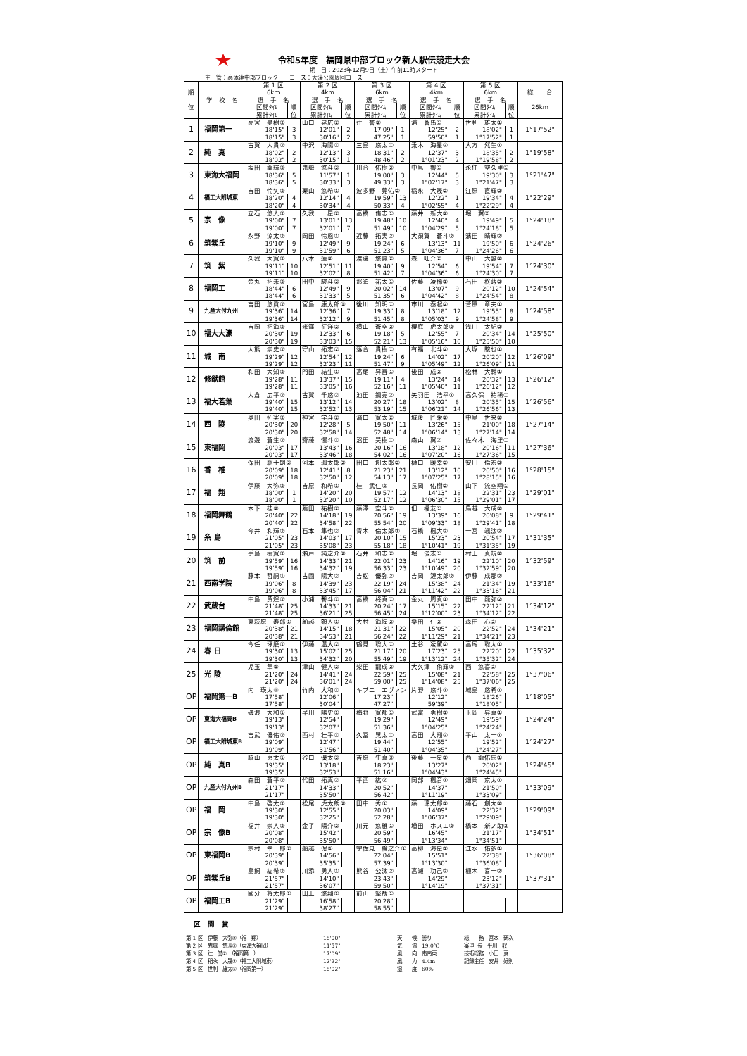令和5年度　福岡県中部ブロック新人駅伝競走大会
期　日：2023年12月9日（土）午前11時スタート
主　管：高体連中部ブロック　　コース：大濠公園周回コース
| 順 位 | 学 校 名 | 第 1 区 6km | | 第 2 区 4km | | 第 3 区 6km | | 第 4 区 4km | | 第 5 区 6km | | 総 合 26km |
| --- | --- | --- | --- | --- | --- | --- | --- | --- | --- | --- | --- | --- |
| | | 選 手 名 | | 選 手 名 | | 選 手 名 | | 選 手 名 | | 選 手 名 | | |
| | | 区間ﾀｲﾑ | 順 | 区間ﾀｲﾑ | 順 | 区間ﾀｲﾑ | 順 | 区間ﾀｲﾑ | 順 | 区間ﾀｲﾑ | 順 | |
| | | 累計ﾀｲﾑ | 位 | 累計ﾀｲﾑ | 位 | 累計ﾀｲﾑ | 位 | 累計ﾀｲﾑ | 位 | 累計ﾀｲﾑ | 位 | |
| 1 | 福岡第一 | 高宮 昊樹② | | 山口 晃広② | | 辻 誉② | | 浦 蒼馬① | | 世利 雄太① | | 1°17'52" |
| | | 18'15" | 3 | 12'01" | 2 | 17'09" | 1 | 12'25" | 2 | 18'02" | 1 | |
| | | 18'15" | 3 | 30'16" | 2 | 47'25" | 1 | 59'50" | 1 | 1°17'52" | 1 | |
| 2 | 純 真 | 古賀 大貴② | | 中沢 海陽① | | 三島 悠太① | | 乗木 海星② | | 大方 然生① | | 1°19'58" |
| | | 18'02" | 2 | 12'13" | 3 | 18'31" | 2 | 12'37" | 3 | 18'35" | 2 | |
| | | 18'02" | 2 | 30'15" | 1 | 48'46" | 2 | 1°01'23" | 2 | 1°19'58" | 2 | |
| 3 | 東海大福岡 | 坂田 龍輝② | | 鬼嶽 悠斗② | | 川合 佑樹② | | 中島 響① | | 永住 空久里① | | 1°21'47" |
| | | 18'36" | 5 | 11'57" | 1 | 19'00" | 3 | 12'44" | 5 | 19'30" | 3 | |
| | | 18'36" | 5 | 30'33" | 3 | 49'33" | 3 | 1°02'17" | 3 | 1°21'47" | 3 | |
| 4 | 福工大附城東 | 吉田 怜矢② | | 栗山 悠希① | | 波多野 莞佑② | | 稲永 大晟② | | 江原 直輝② | | 1°22'29" |
| | | 18'20" | 4 | 12'14" | 4 | 19'59" | 13 | 12'22" | 1 | 19'34" | 4 | |
| | | 18'20" | 4 | 30'34" | 4 | 50'33" | 4 | 1°02'55" | 4 | 1°22'29" | 4 | |
| 5 | 宗 像 | 立石 悠人② | | 久我 一星② | | 高橋 侑志① | | 藤井 新大② | | 堀 翼② | | 1°24'18" |
| | | 19'00" | 7 | 13'01" | 13 | 19'48" | 10 | 12'40" | 4 | 19'49" | 5 | |
| | | 19'00" | 7 | 32'01" | 7 | 51'49" | 10 | 1°04'29" | 5 | 1°24'18" | 5 | |
| 6 | 筑紫丘 | 永野 涼太② | | 岡田 怜恩① | | 近藤 拓実② | | 大須賀 蒼斗② | | 濱田 晴輝② | | 1°24'26" |
| | | 19'10" | 9 | 12'49" | 9 | 19'24" | 6 | 13'13" | 11 | 19'50" | 6 | |
| | | 19'10" | 9 | 31'59" | 6 | 51'23" | 5 | 1°04'36" | 7 | 1°24'26" | 6 | |
| 7 | 筑 紫 | 久我 大寛② | | 八木 蓮② | | 渡邊 悠識② | | 森 旺介② | | 中山 大誠② | | 1°24'30" |
| | | 19'11" | 10 | 12'51" | 11 | 19'40" | 9 | 12'54" | 6 | 19'54" | 7 | |
| | | 19'11" | 10 | 32'02" | 8 | 51'42" | 7 | 1°04'36" | 6 | 1°24'30" | 7 | |
| 8 | 福岡工 | 金丸 拓未② | | 田中 駿斗② | | 那須 祐太① | | 佐藤 凌稀① | | 石田 柊蒔② | | 1°24'54" |
| | | 18'44" | 6 | 12'49" | 9 | 20'02" | 14 | 13'07" | 9 | 20'12" | 10 | |
| | | 18'44" | 6 | 31'33" | 5 | 51'35" | 6 | 1°04'42" | 8 | 1°24'54" | 8 | |
| 9 | 九産大付九州 | 吉田 悠眞② | | 宮島 康太郎① | | 後川 知明① | | 市川 泰起② | | 菅原 章夫① | | 1°24'58" |
| | | 19'36" | 14 | 12'36" | 7 | 19'33" | 8 | 13'18" | 12 | 19'55" | 8 | |
| | | 19'36" | 14 | 32'12" | 9 | 51'45" | 8 | 1°05'03" | 9 | 1°24'58" | 9 | |
| 10 | 福大大濠 | 吉岡 拓海② | | 米澤 征洋② | | 横山 蒼空② | | 櫻庭 虎太郎② | | 浅川 太紀② | | 1°25'50" |
| | | 20'30" | 19 | 12'33" | 6 | 19'18" | 5 | 12'55" | 7 | 20'34" | 14 | |
| | | 20'30" | 19 | 33'03" | 15 | 52'21" | 13 | 1°05'16" | 10 | 1°25'50" | 10 | |
| 11 | 城 南 | 大熊 崇史② | | 守山 拓志② | | 落合 貴樹① | | 有福 北斗② | | 大塚 駿也① | | 1°26'09" |
| | | 19'29" | 12 | 12'54" | 12 | 19'24" | 6 | 14'02" | 17 | 20'20" | 12 | |
| | | 19'29" | 12 | 32'23" | 11 | 51'47" | 9 | 1°05'49" | 12 | 1°26'09" | 11 | |
| 12 | 修猷館 | 和田 大知② | | 門田 結生① | | 高尾 昇吾① | | 後田 成② | | 松林 大輔① | | 1°26'12" |
| | | 19'28" | 11 | 13'37" | 15 | 19'11" | 4 | 13'24" | 14 | 20'32" | 13 | |
| | | 19'28" | 11 | 33'05" | 16 | 52'16" | 11 | 1°05'40" | 11 | 1°26'12" | 12 | |
| 13 | 福大若葉 | 大倉 広平② | | 古賀 千悠② | | 池田 鋼亮② | | 矢羽田 浩平① | | 高久保 祐稀① | | 1°26'56" |
| | | 19'40" | 15 | 13'12" | 14 | 20'27" | 18 | 13'02" | 8 | 20'35" | 15 | |
| | | 19'40" | 15 | 32'52" | 13 | 53'19" | 15 | 1°06'21" | 14 | 1°26'56" | 13 | |
| 14 | 西 陵 | 奥田 拓実② | | 神宮 学斗② | | 濱口 寛太② | | 城後 匠栄② | | 中島 世来② | | 1°27'14" |
| | | 20'30" | 20 | 12'28" | 5 | 19'50" | 11 | 13'26" | 15 | 21'00" | 18 | |
| | | 20'30" | 20 | 32'58" | 14 | 52'48" | 14 | 1°06'14" | 13 | 1°27'14" | 14 | |
| 15 | 東福岡 | 渡邊 蒼生② | | 齋藤 惺斗① | | 沼田 昊樹① | | 森山 翼② | | 佐々木 海里① | | 1°27'36" |
| | | 20'03" | 17 | 13'43" | 16 | 20'16" | 16 | 13'18" | 12 | 20'16" | 11 | |
| | | 20'03" | 17 | 33'46" | 18 | 54'02" | 16 | 1°07'20" | 16 | 1°27'36" | 15 | |
| 16 | 香 椎 | 保田 聡士朗② | | 河本 珈太郎② | | 田口 創太郎② | | 樋口 暖幸② | | 安川 倫宏② | | 1°28'15" |
| | | 20'09" | 18 | 12'41" | 8 | 21'23" | 21 | 13'12" | 10 | 20'50" | 16 | |
| | | 20'09" | 18 | 32'50" | 12 | 54'13" | 17 | 1°07'25" | 17 | 1°28'15" | 16 | |
| 17 | 福 翔 | 伊藤 大弥② | | 吉原 和希① | | 桂 武仁② | | 長岡 佑樹② | | 山下 流空翔① | | 1°29'01" |
| | | 18'00" | 1 | 14'20" | 20 | 19'57" | 12 | 14'13" | 18 | 22'31" | 23 | |
| | | 18'00" | 1 | 32'20" | 10 | 52'17" | 12 | 1°06'30" | 15 | 1°29'01" | 17 | |
| 18 | 福岡舞鶴 | 木下 桂② | | 薦田 祐樹② | | 藤澤 空斗② | | 佃 櫂友① | | 鳥越 大成② | | 1°29'41" |
| | | 20'40" | 22 | 14'18" | 19 | 20'56" | 19 | 13'39" | 16 | 20'08" | 9 | |
| | | 20'40" | 22 | 34'58" | 22 | 55'54" | 20 | 1°09'33" | 18 | 1°29'41" | 18 | |
| 19 | 糸 島 | 今井 和輝② | | 石本 隼也② | | 青木 倫太郎① | | 石橋 楓大② | | 一宮 颯汰② | | 1°31'35" |
| | | 21'05" | 23 | 14'03" | 17 | 20'10" | 15 | 15'23" | 23 | 20'54" | 17 | |
| | | 21'05" | 23 | 35'08" | 23 | 55'18" | 18 | 1°10'41" | 19 | 1°31'35" | 19 | |
| 20 | 筑 前 | 手島 樹寛② | | 瀬戸 純之介② | | 石井 和志② | | 堀 俊志① | | 村上 真規② | | 1°32'59" |
| | | 19'59" | 16 | 14'33" | 21 | 22'01" | 23 | 14'16" | 19 | 22'10" | 20 | |
| | | 19'59" | 16 | 34'32" | 19 | 56'33" | 23 | 1°10'49" | 20 | 1°32'59" | 20 | |
| 21 | 西南学院 | 藤本 哲嗣① | | 古園 陽大② | | 吉松 優弥② | | 吉岡 漣太郎② | | 伊藤 成那② | | 1°33'16" |
| | | 19'06" | 8 | 14'39" | 23 | 22'19" | 24 | 15'38" | 24 | 21'34" | 19 | |
| | | 19'06" | 8 | 33'45" | 17 | 56'04" | 21 | 1°11'42" | 22 | 1°33'16" | 21 | |
| 22 | 武蔵台 | 中島 黄煌② | | 小浦 馨斗① | | 髙橋 柊真① | | 金丸 周真① | | 田中 龍弥② | | 1°34'12" |
| | | 21'48" | 25 | 14'33" | 21 | 20'24" | 17 | 15'15" | 22 | 22'12" | 21 | |
| | | 21'48" | 25 | 36'21" | 25 | 56'45" | 24 | 1°12'00" | 23 | 1°34'12" | 22 | |
| 23 | 福岡講倫館 | 東萩原 寿郎① | | 船越 顕人① | | 大村 海惺② | | 桑田 仁② | | 森田 心② | | 1°34'21" |
| | | 20'38" | 21 | 14'15" | 18 | 21'31" | 22 | 15'05" | 20 | 22'52" | 24 | |
| | | 20'38" | 21 | 34'53" | 21 | 56'24" | 22 | 1°11'29" | 21 | 1°34'21" | 23 | |
| 24 | 春 日 | 今任 琢磨① | | 伊藤 温大② | | 鶴見 聡大① | | 土谷 凌駕② | | 高尾 聡太① | | 1°35'32" |
| | | 19'30" | 13 | 15'02" | 25 | 21'17" | 20 | 17'23" | 25 | 22'20" | 22 | |
| | | 19'30" | 13 | 34'32" | 20 | 55'49" | 19 | 1°13'12" | 24 | 1°35'32" | 24 | |
| 25 | 光 陵 | 児玉 隼① | | 津山 健人② | | 柴田 龍成② | | 大久津 侑輝② | | 西 悠喜② | | 1°37'06" |
| | | 21'20" | 24 | 14'41" | 24 | 22'59" | 25 | 15'08" | 21 | 22'58" | 25 | |
| | | 21'20" | 24 | 36'01" | 24 | 59'00" | 25 | 1°14'08" | 25 | 1°37'06" | 25 | |
| OP | 福岡第一B | 内 瑛太① | | 竹内 大和① | | キブニ エヴァン | | 片野 悠斗① | | 城島 悠希① | | 1°18'05" |
| | | 17'58" | | 12'06" | | 17'23" | | 12'12" | | 18'26" | | |
| | | 17'58" | | 30'04" | | 47'27" | | 59'39" | | 1°18'05" | | |
| OP | 東海大福岡B | 磯浪 大和① | | 早川 陽史① | | 梅野 寛都① | | 武富 勇樹① | | 玉岡 昇真① | | 1°24'24" |
| | | 19'13" | | 12'54" | | 19'29" | | 12'49" | | 19'59" | | |
| | | 19'13" | | 32'07" | | 51'36" | | 1°04'25" | | 1°24'24" | | |
| OP | 福工大附城東B | 吉武 優佑② | | 西村 壮平① | | 久冨 晃太① | | 高田 大翔② | | 平山 太一① | | 1°24'27" |
| | | 19'09" | | 12'47" | | 19'44" | | 12'55" | | 19'52" | | |
| | | 19'09" | | 31'56" | | 51'40" | | 1°04'35" | | 1°24'27" | | |
| OP | 純 真B | 脇山 恵太① | | 谷口 優太② | | 吉原 生真③ | | 後藤 一星① | | 西 龍佑馬① | | 1°24'45" |
| | | 19'35" | | 13'18" | | 18'23" | | 13'27" | | 20'02" | | |
| | | 19'35" | | 32'53" | | 51'16" | | 1°04'43" | | 1°24'45" | | |
| OP | 九産大付九州B | 森田 蒼平② | | 代田 拓真② | | 平西 紘② | | 岡部 楓音① | | 畑岡 京太① | | 1°33'09" |
| | | 21'17" | | 14'33" | | 20'52" | | 14'37" | | 21'50" | | |
| | | 21'17" | | 35'50" | | 56'42" | | 1°11'19" | | 1°33'09" | | |
| OP | 福 岡 | 中島 啓太② | | 松尾 虎太朗② | | 田中 秀① | | 藤 凜太郎① | | 藤石 創太② | | 1°29'09" |
| | | 19'30" | | 12'55" | | 20'03" | | 14'09" | | 22'32" | | |
| | | 19'30" | | 32'25" | | 52'28" | | 1°06'37" | | 1°29'09" | | |
| OP | 宗 像B | 福井 崇人② | | 金子 陽介② | | 川元 悠雅① | | 増田 ホスエ② | | 橋本 新ノ助② | | 1°34'51" |
| | | 20'08" | | 15'42" | | 20'59" | | 16'45" | | 21'17" | | |
| | | 20'08" | | 35'50" | | 56'49" | | 1°13'34" | | 1°34'51" | | |
| OP | 東福岡B | 宗村 幸一郎② | | 船越 偲① | | 宇佐見 綸之介① | | 高柳 海星① | | 江水 佑多① | | 1°36'08" |
| | | 20'39" | | 14'56" | | 22'04" | | 15'51" | | 22'38" | | |
| | | 20'39" | | 35'35" | | 57'39" | | 1°13'30" | | 1°36'08" | | |
| OP | 筑紫丘B | 島飼 紘希② | | 川添 勇人① | | 熊谷 公汰② | | 高瀬 功己② | | 植木 喜一② | | 1°37'31" |
| | | 21'57" | | 14'10" | | 23'43" | | 14'29" | | 23'12" | | |
| | | 21'57" | | 36'07" | | 59'50" | | 1°14'19" | | 1°37'31" | | |
| OP | 福岡工B | 國分 将太郎① | | 田上 悠翔① | | 前山 堅哉① | | | | | | |
| | | 21'29" | | 16'58" | | 20'28" | | | | | | |
| | | 21'29" | | 38'27" | | 58'55" | | | | | | |
区　間　賞
第 1 区　伊藤　大弥②（福　翔）
第 2 区　鬼嶽　悠斗②（東海大福岡）
第 3 区　辻　誉②　（福岡第一）
第 4 区　稲永　大晟②（福工大附城東）
第 5 区　世利　雄太①（福岡第一）
18'00"
11'57"
17'09"
12'22"
18'02"
天　　候　曇り
気　　温　19.0℃
風　　向　南南東
風　　力　4.4m
湿　　度　60%
総　　務　宮本　研次
審 判 長　平川　収
技術総務　小田　真一
記録主任　安井　好則